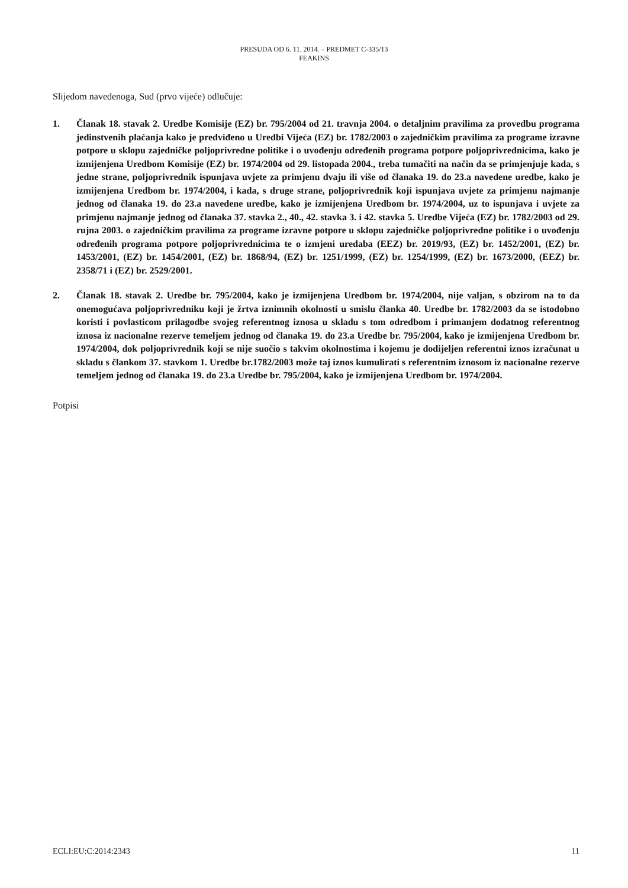PRESUDA OD 6. 11. 2014. – PREDMET C-335/13
FEAKINS
Slijedom navedenoga, Sud (prvo vijeće) odlučuje:
1. Članak 18. stavak 2. Uredbe Komisije (EZ) br. 795/2004 od 21. travnja 2004. o detaljnim pravilima za provedbu programa jedinstvenih plaćanja kako je predviđeno u Uredbi Vijeća (EZ) br. 1782/2003 o zajedničkim pravilima za programe izravne potpore u sklopu zajedničke poljoprivredne politike i o uvođenju određenih programa potpore poljoprivrednicima, kako je izmijenjena Uredbom Komisije (EZ) br. 1974/2004 od 29. listopada 2004., treba tumačiti na način da se primjenjuje kada, s jedne strane, poljoprivrednik ispunjava uvjete za primjenu dvaju ili više od članaka 19. do 23.a navedene uredbe, kako je izmijenjena Uredbom br. 1974/2004, i kada, s druge strane, poljoprivrednik koji ispunjava uvjete za primjenu najmanje jednog od članaka 19. do 23.a navedene uredbe, kako je izmijenjena Uredbom br. 1974/2004, uz to ispunjava i uvjete za primjenu najmanje jednog od članaka 37. stavka 2., 40., 42. stavka 3. i 42. stavka 5. Uredbe Vijeća (EZ) br. 1782/2003 od 29. rujna 2003. o zajedničkim pravilima za programe izravne potpore u sklopu zajedničke poljoprivredne politike i o uvođenju određenih programa potpore poljoprivrednicima te o izmjeni uredaba (EEZ) br. 2019/93, (EZ) br. 1452/2001, (EZ) br. 1453/2001, (EZ) br. 1454/2001, (EZ) br. 1868/94, (EZ) br. 1251/1999, (EZ) br. 1254/1999, (EZ) br. 1673/2000, (EEZ) br. 2358/71 i (EZ) br. 2529/2001.
2. Članak 18. stavak 2. Uredbe br. 795/2004, kako je izmijenjena Uredbom br. 1974/2004, nije valjan, s obzirom na to da onemogućava poljoprivredniku koji je žrtva iznimnih okolnosti u smislu članka 40. Uredbe br. 1782/2003 da se istodobno koristi i povlasticom prilagodbe svojeg referentnog iznosa u skladu s tom odredbom i primanjem dodatnog referentnog iznosa iz nacionalne rezerve temeljem jednog od članaka 19. do 23.a Uredbe br. 795/2004, kako je izmijenjena Uredbom br. 1974/2004, dok poljoprivrednik koji se nije suočio s takvim okolnostima i kojemu je dodijeljen referentni iznos izračunat u skladu s člankom 37. stavkom 1. Uredbe br.1782/2003 može taj iznos kumulirati s referentnim iznosom iz nacionalne rezerve temeljem jednog od članaka 19. do 23.a Uredbe br. 795/2004, kako je izmijenjena Uredbom br. 1974/2004.
Potpisi
ECLI:EU:C:2014:2343 11